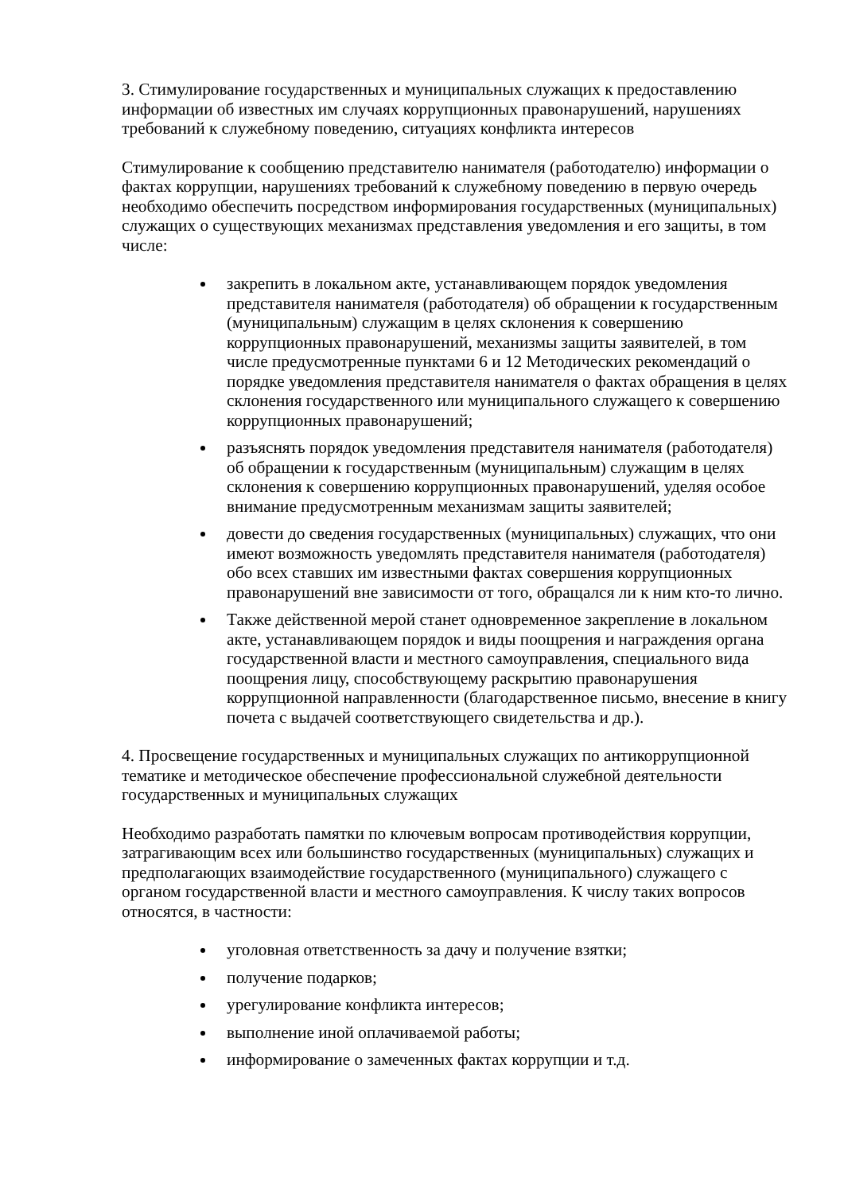3. Стимулирование государственных и муниципальных служащих к предоставлению информации об известных им случаях коррупционных правонарушений, нарушениях требований к служебному поведению, ситуациях конфликта интересов
Стимулирование к сообщению представителю нанимателя (работодателю) информации о фактах коррупции, нарушениях требований к служебному поведению в первую очередь необходимо обеспечить посредством информирования государственных (муниципальных) служащих о существующих механизмах представления уведомления и его защиты, в том числе:
закрепить в локальном акте, устанавливающем порядок уведомления представителя нанимателя (работодателя) об обращении к государственным (муниципальным) служащим в целях склонения к совершению коррупционных правонарушений, механизмы защиты заявителей, в том числе предусмотренные пунктами 6 и 12 Методических рекомендаций о порядке уведомления представителя нанимателя о фактах обращения в целях склонения государственного или муниципального служащего к совершению коррупционных правонарушений;
разъяснять порядок уведомления представителя нанимателя (работодателя) об обращении к государственным (муниципальным) служащим в целях склонения к совершению коррупционных правонарушений, уделяя особое внимание предусмотренным механизмам защиты заявителей;
довести до сведения государственных (муниципальных) служащих, что они имеют возможность уведомлять представителя нанимателя (работодателя) обо всех ставших им известными фактах совершения коррупционных правонарушений вне зависимости от того, обращался ли к ним кто-то лично.
Также действенной мерой станет одновременное закрепление в локальном акте, устанавливающем порядок и виды поощрения и награждения органа государственной власти и местного самоуправления, специального вида поощрения лицу, способствующему раскрытию правонарушения коррупционной направленности (благодарственное письмо, внесение в книгу почета с выдачей соответствующего свидетельства и др.).
4. Просвещение государственных и муниципальных служащих по антикоррупционной тематике и методическое обеспечение профессиональной служебной деятельности государственных и муниципальных служащих
Необходимо разработать памятки по ключевым вопросам противодействия коррупции, затрагивающим всех или большинство государственных (муниципальных) служащих и предполагающих взаимодействие государственного (муниципального) служащего с органом государственной власти и местного самоуправления. К числу таких вопросов относятся, в частности:
уголовная ответственность за дачу и получение взятки;
получение подарков;
урегулирование конфликта интересов;
выполнение иной оплачиваемой работы;
информирование о замеченных фактах коррупции и т.д.